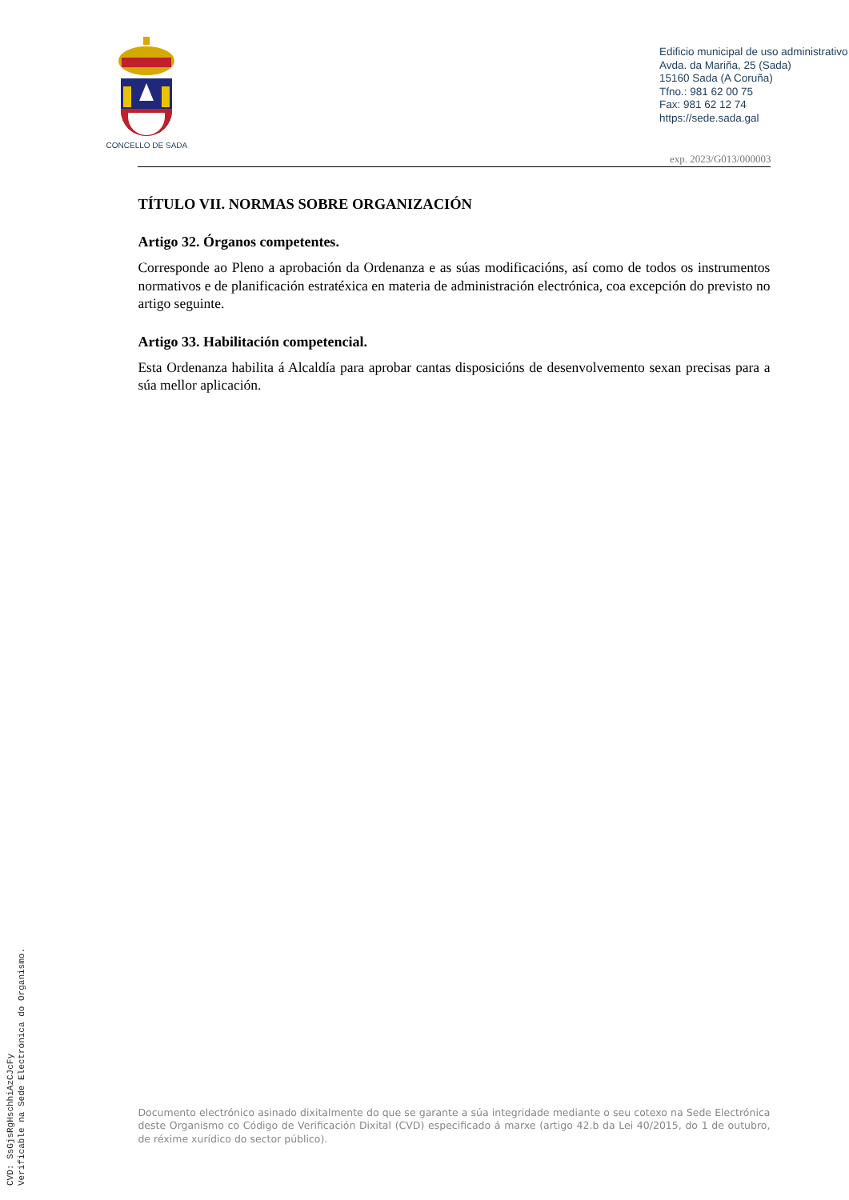CVD: SsGjsRgHschhiAzCJcFy
Verificable na Sede Electrónica do Organismo.
CONCELLO DE SADA
Edificio municipal de uso administrativo
Avda. da Mariña, 25 (Sada)
15160 Sada (A Coruña)
Tfno.: 981 62 00 75
Fax: 981 62 12 74
https://sede.sada.gal
exp. 2023/G013/000003
TÍTULO VII. NORMAS SOBRE ORGANIZACIÓN
Artigo 32. Órganos competentes.
Corresponde ao Pleno a aprobación da Ordenanza e as súas modificacións, así como de todos os instrumentos normativos e de planificación estratéxica en materia de administración electrónica, coa excepción do previsto no artigo seguinte.
Artigo 33. Habilitación competencial.
Esta Ordenanza habilita á Alcaldía para aprobar cantas disposicións de desenvolvemento sexan precisas para a súa mellor aplicación.
Documento electrónico asinado dixitalmente do que se garante a súa integridade mediante o seu cotexo na Sede Electrónica deste Organismo co Código de Verificación Dixital (CVD) especificado á marxe (artigo 42.b da Lei 40/2015, do 1 de outubro, de réxime xurídico do sector público).